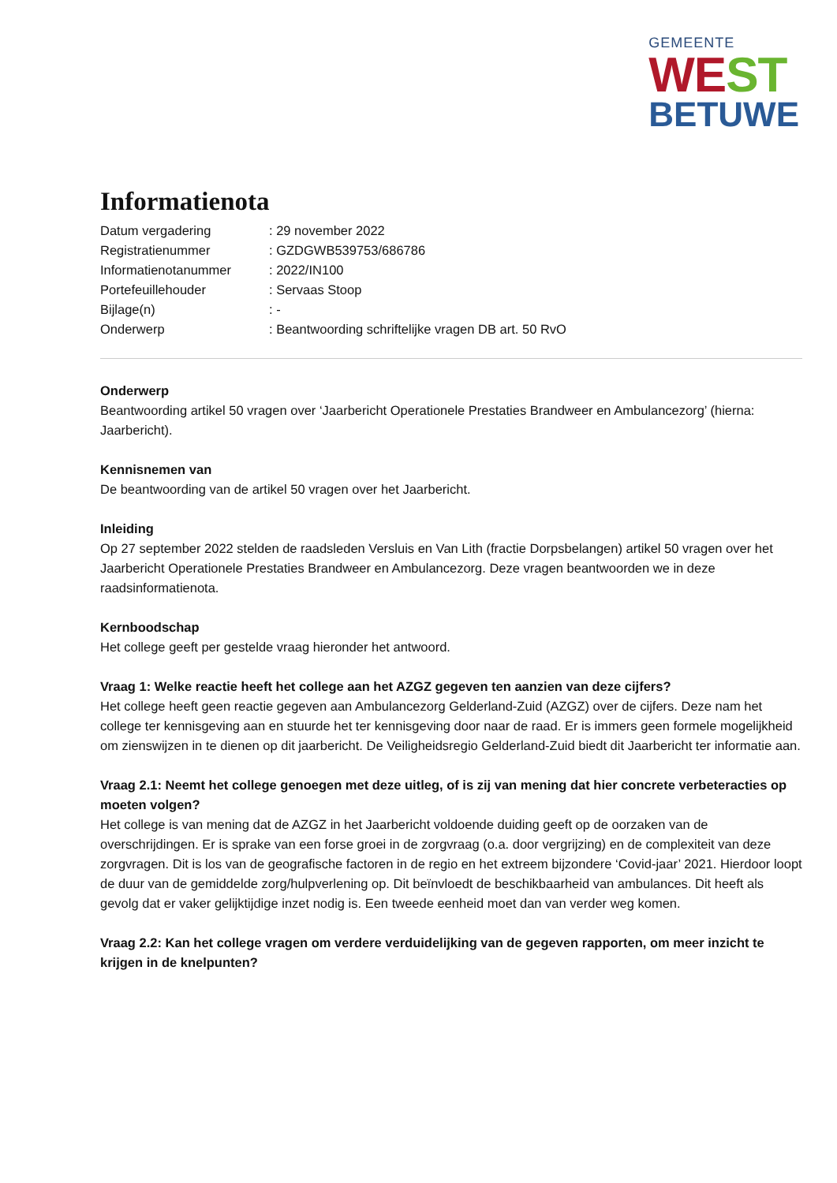GEMEENTE
WEST
BETUWE
Informatienota
| Datum vergadering | : 29 november 2022 |
| Registratienummer | : GZDGWB539753/686786 |
| Informatienotanummer | : 2022/IN100 |
| Portefeuillehouder | : Servaas Stoop |
| Bijlage(n) | : - |
| Onderwerp | : Beantwoording schriftelijke vragen DB art. 50 RvO |
Onderwerp
Beantwoording artikel 50 vragen over ‘Jaarbericht Operationele Prestaties Brandweer en Ambulancezorg’ (hierna: Jaarbericht).
Kennisnemen van
De beantwoording van de artikel 50 vragen over het Jaarbericht.
Inleiding
Op 27 september 2022 stelden de raadsleden Versluis en Van Lith (fractie Dorpsbelangen) artikel 50 vragen over het Jaarbericht Operationele Prestaties Brandweer en Ambulancezorg. Deze vragen beantwoorden we in deze raadsinformatienota.
Kernboodschap
Het college geeft per gestelde vraag hieronder het antwoord.
Vraag 1: Welke reactie heeft het college aan het AZGZ gegeven ten aanzien van deze cijfers?
Het college heeft geen reactie gegeven aan Ambulancezorg Gelderland-Zuid (AZGZ) over de cijfers. Deze nam het college ter kennisgeving aan en stuurde het ter kennisgeving door naar de raad. Er is immers geen formele mogelijkheid om zienswijzen in te dienen op dit jaarbericht. De Veiligheidsregio Gelderland-Zuid biedt dit Jaarbericht ter informatie aan.
Vraag 2.1: Neemt het college genoegen met deze uitleg, of is zij van mening dat hier concrete verbeteracties op moeten volgen?
Het college is van mening dat de AZGZ in het Jaarbericht voldoende duiding geeft op de oorzaken van de overschrijdingen. Er is sprake van een forse groei in de zorgvraag (o.a. door vergrijzing) en de complexiteit van deze zorgvragen. Dit is los van de geografische factoren in de regio en het extreem bijzondere ‘Covid-jaar’ 2021. Hierdoor loopt de duur van de gemiddelde zorg/hulpverlening op. Dit beïnvloedt de beschikbaarheid van ambulances. Dit heeft als gevolg dat er vaker gelijktijdige inzet nodig is. Een tweede eenheid moet dan van verder weg komen.
Vraag 2.2: Kan het college vragen om verdere verduidelijking van de gegeven rapporten, om meer inzicht te krijgen in de knelpunten?